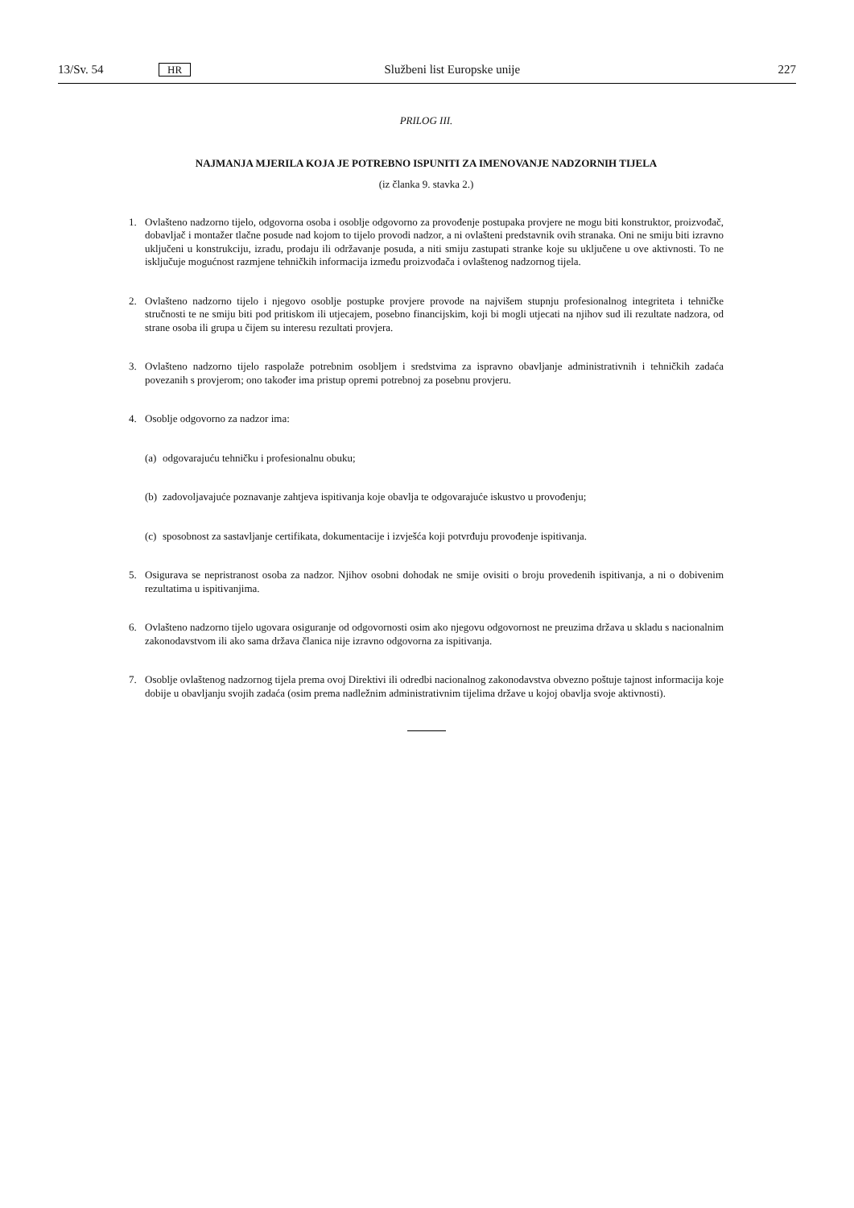13/Sv. 54 HR Službeni list Europske unije 227
PRILOG III.
NAJMANJA MJERILA KOJA JE POTREBNO ISPUNITI ZA IMENOVANJE NADZORNIH TIJELA
(iz članka 9. stavka 2.)
1. Ovlašteno nadzorno tijelo, odgovorna osoba i osoblje odgovorno za provođenje postupaka provjere ne mogu biti konstruktor, proizvođač, dobavljač i montažer tlačne posude nad kojom to tijelo provodi nadzor, a ni ovlašteni predstavnik ovih stranaka. Oni ne smiju biti izravno uključeni u konstrukciju, izradu, prodaju ili održavanje posuda, a niti smiju zastupati stranke koje su uključene u ove aktivnosti. To ne isključuje mogućnost razmjene tehničkih informacija između proizvođača i ovlaštenog nadzornog tijela.
2. Ovlašteno nadzorno tijelo i njegovo osoblje postupke provjere provode na najvišem stupnju profesionalnog integriteta i tehničke stručnosti te ne smiju biti pod pritiskom ili utjecajem, posebno financijskim, koji bi mogli utjecati na njihov sud ili rezultate nadzora, od strane osoba ili grupa u čijem su interesu rezultati provjera.
3. Ovlašteno nadzorno tijelo raspolaže potrebnim osobljem i sredstvima za ispravno obavljanje administrativnih i tehničkih zadaća povezanih s provjerom; ono također ima pristup opremi potrebnoj za posebnu provjeru.
4. Osoblje odgovorno za nadzor ima:
(a) odgovarajuću tehničku i profesionalnu obuku;
(b) zadovoljavajuće poznavanje zahtjeva ispitivanja koje obavlja te odgovarajuće iskustvo u provođenju;
(c) sposobnost za sastavljanje certifikata, dokumentacije i izvješća koji potvrđuju provođenje ispitivanja.
5. Osigurava se nepristranost osoba za nadzor. Njihov osobni dohodak ne smije ovisiti o broju provedenih ispitivanja, a ni o dobivenim rezultatima u ispitivanjima.
6. Ovlašteno nadzorno tijelo ugovara osiguranje od odgovornosti osim ako njegovu odgovornost ne preuzima država u skladu s nacionalnim zakonodavstvom ili ako sama država članica nije izravno odgovorna za ispitivanja.
7. Osoblje ovlaštenog nadzornog tijela prema ovoj Direktivi ili odredbi nacionalnog zakonodavstva obvezno poštuje tajnost informacija koje dobije u obavljanju svojih zadaća (osim prema nadležnim administrativnim tijelima države u kojoj obavlja svoje aktivnosti).